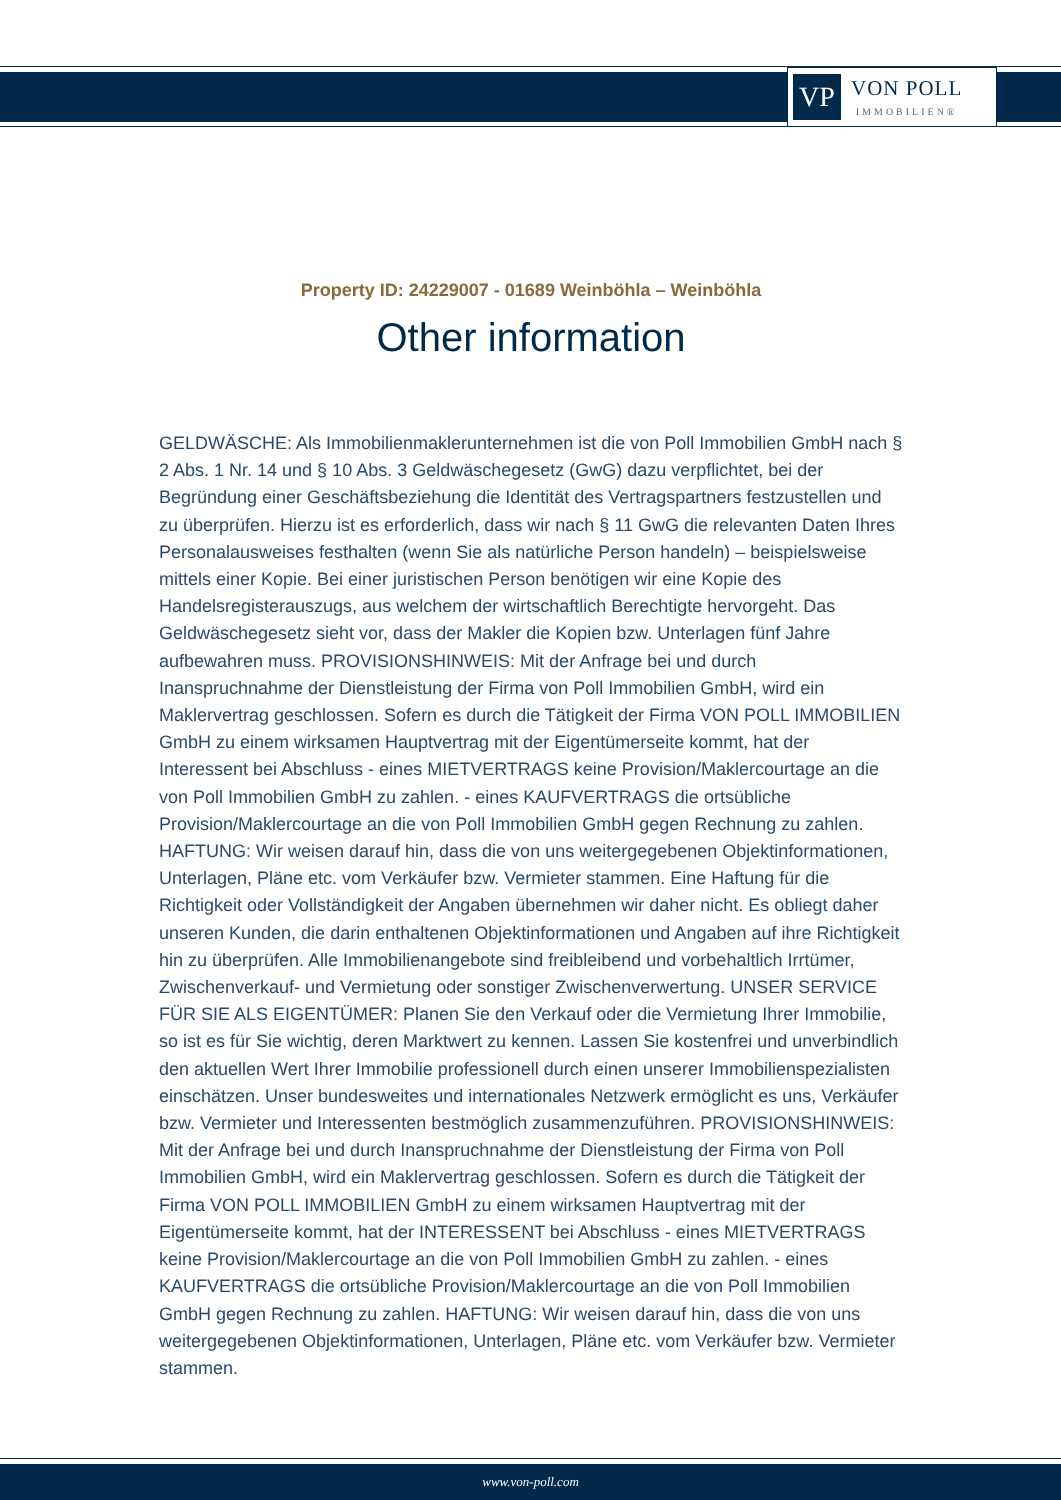VP
VON POLL
IMMOBILIEN®
Property ID: 24229007 - 01689 Weinböhla – Weinböhla
Other information
GELDWÄSCHE: Als Immobilienmaklerunternehmen ist die von Poll Immobilien GmbH nach § 2 Abs. 1 Nr. 14 und § 10 Abs. 3 Geldwäschegesetz (GwG) dazu verpflichtet, bei der Begründung einer Geschäftsbeziehung die Identität des Vertragspartners festzustellen und zu überprüfen. Hierzu ist es erforderlich, dass wir nach § 11 GwG die relevanten Daten Ihres Personalausweises festhalten (wenn Sie als natürliche Person handeln) – beispielsweise mittels einer Kopie. Bei einer juristischen Person benötigen wir eine Kopie des Handelsregisterauszugs, aus welchem der wirtschaftlich Berechtigte hervorgeht. Das Geldwäschegesetz sieht vor, dass der Makler die Kopien bzw. Unterlagen fünf Jahre aufbewahren muss. PROVISIONSHINWEIS: Mit der Anfrage bei und durch Inanspruchnahme der Dienstleistung der Firma von Poll Immobilien GmbH, wird ein Maklervertrag geschlossen. Sofern es durch die Tätigkeit der Firma VON POLL IMMOBILIEN GmbH zu einem wirksamen Hauptvertrag mit der Eigentümerseite kommt, hat der Interessent bei Abschluss - eines MIETVERTRAGS keine Provision/Maklercourtage an die von Poll Immobilien GmbH zu zahlen. - eines KAUFVERTRAGS die ortsübliche Provision/Maklercourtage an die von Poll Immobilien GmbH gegen Rechnung zu zahlen. HAFTUNG: Wir weisen darauf hin, dass die von uns weitergegebenen Objektinformationen, Unterlagen, Pläne etc. vom Verkäufer bzw. Vermieter stammen. Eine Haftung für die Richtigkeit oder Vollständigkeit der Angaben übernehmen wir daher nicht. Es obliegt daher unseren Kunden, die darin enthaltenen Objektinformationen und Angaben auf ihre Richtigkeit hin zu überprüfen. Alle Immobilienangebote sind freibleibend und vorbehaltlich Irrtümer, Zwischenverkauf- und Vermietung oder sonstiger Zwischenverwertung. UNSER SERVICE FÜR SIE ALS EIGENTÜMER: Planen Sie den Verkauf oder die Vermietung Ihrer Immobilie, so ist es für Sie wichtig, deren Marktwert zu kennen. Lassen Sie kostenfrei und unverbindlich den aktuellen Wert Ihrer Immobilie professionell durch einen unserer Immobilienspezialisten einschätzen. Unser bundesweites und internationales Netzwerk ermöglicht es uns, Verkäufer bzw. Vermieter und Interessenten bestmöglich zusammenzuführen. PROVISIONSHINWEIS: Mit der Anfrage bei und durch Inanspruchnahme der Dienstleistung der Firma von Poll Immobilien GmbH, wird ein Maklervertrag geschlossen. Sofern es durch die Tätigkeit der Firma VON POLL IMMOBILIEN GmbH zu einem wirksamen Hauptvertrag mit der Eigentümerseite kommt, hat der INTERESSENT bei Abschluss - eines MIETVERTRAGS keine Provision/Maklercourtage an die von Poll Immobilien GmbH zu zahlen. - eines KAUFVERTRAGS die ortsübliche Provision/Maklercourtage an die von Poll Immobilien GmbH gegen Rechnung zu zahlen. HAFTUNG: Wir weisen darauf hin, dass die von uns weitergegebenen Objektinformationen, Unterlagen, Pläne etc. vom Verkäufer bzw. Vermieter stammen.
www.von-poll.com